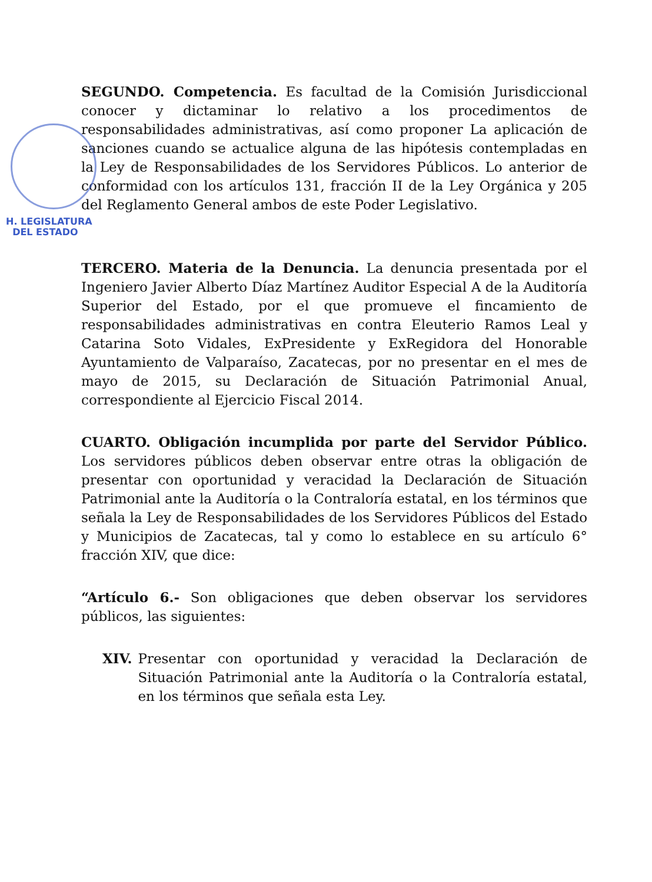SEGUNDO. Competencia. Es facultad de la Comisión Jurisdiccional conocer y dictaminar lo relativo a los procedimentos de responsabilidades administrativas, así como proponer La aplicación de sanciones cuando se actualice alguna de las hipótesis contempladas en la Ley de Responsabilidades de los Servidores Públicos. Lo anterior de conformidad con los artículos 131, fracción II de la Ley Orgánica y 205 del Reglamento General ambos de este Poder Legislativo.
H. LEGISLATURA
DEL ESTADO
TERCERO. Materia de la Denuncia. La denuncia presentada por el Ingeniero Javier Alberto Díaz Martínez Auditor Especial A de la Auditoría Superior del Estado, por el que promueve el fincamiento de responsabilidades administrativas en contra Eleuterio Ramos Leal y Catarina Soto Vidales, ExPresidente y ExRegidora del Honorable Ayuntamiento de Valparaíso, Zacatecas, por no presentar en el mes de mayo de 2015, su Declaración de Situación Patrimonial Anual, correspondiente al Ejercicio Fiscal 2014.
CUARTO. Obligación incumplida por parte del Servidor Público. Los servidores públicos deben observar entre otras la obligación de presentar con oportunidad y veracidad la Declaración de Situación Patrimonial ante la Auditoría o la Contraloría estatal, en los términos que señala la Ley de Responsabilidades de los Servidores Públicos del Estado y Municipios de Zacatecas, tal y como lo establece en su artículo 6° fracción XIV, que dice:
“Artículo 6.- Son obligaciones que deben observar los servidores públicos, las siguientes:
XIV. Presentar con oportunidad y veracidad la Declaración de Situación Patrimonial ante la Auditoría o la Contraloría estatal, en los términos que señala esta Ley.